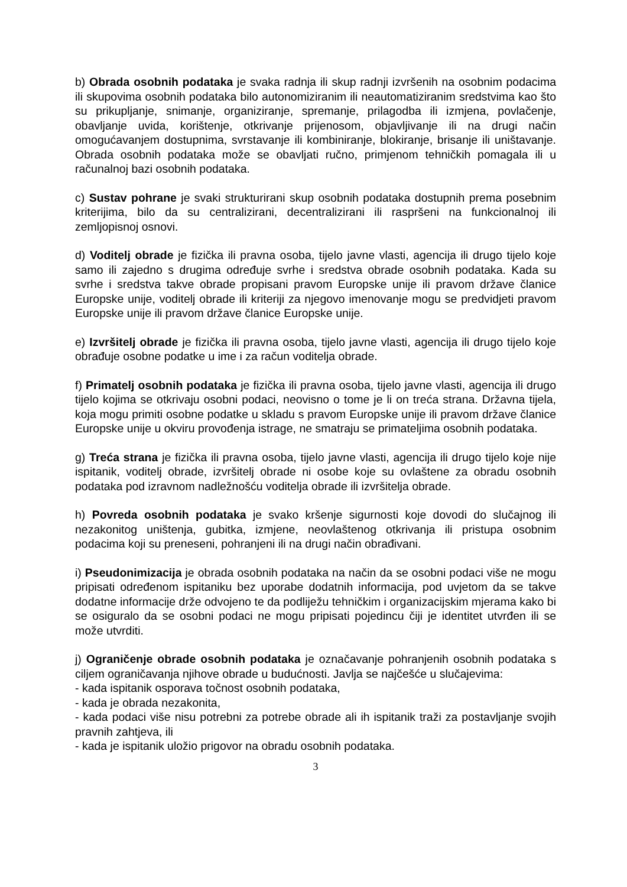b) Obrada osobnih podataka je svaka radnja ili skup radnji izvršenih na osobnim podacima ili skupovima osobnih podataka bilo autonomiziranim ili neautomatiziranim sredstvima kao što su prikupljanje, snimanje, organiziranje, spremanje, prilagodba ili izmjena, povlačenje, obavljanje uvida, korištenje, otkrivanje prijenosom, objavljivanje ili na drugi način omogućavanjem dostupnima, svrstavanje ili kombiniranje, blokiranje, brisanje ili uništavanje. Obrada osobnih podataka može se obavljati ručno, primjenom tehničkih pomagala ili u računalnoj bazi osobnih podataka.
c) Sustav pohrane je svaki strukturirani skup osobnih podataka dostupnih prema posebnim kriterijima, bilo da su centralizirani, decentralizirani ili raspršeni na funkcionalnoj ili zemljopisnoj osnovi.
d) Voditelj obrade je fizička ili pravna osoba, tijelo javne vlasti, agencija ili drugo tijelo koje samo ili zajedno s drugima određuje svrhe i sredstva obrade osobnih podataka. Kada su svrhe i sredstva takve obrade propisani pravom Europske unije ili pravom države članice Europske unije, voditelj obrade ili kriteriji za njegovo imenovanje mogu se predvidjeti pravom Europske unije ili pravom države članice Europske unije.
e) Izvršitelj obrade je fizička ili pravna osoba, tijelo javne vlasti, agencija ili drugo tijelo koje obrađuje osobne podatke u ime i za račun voditelja obrade.
f) Primatelj osobnih podataka je fizička ili pravna osoba, tijelo javne vlasti, agencija ili drugo tijelo kojima se otkrivaju osobni podaci, neovisno o tome je li on treća strana. Državna tijela, koja mogu primiti osobne podatke u skladu s pravom Europske unije ili pravom države članice Europske unije u okviru provođenja istrage, ne smatraju se primateljima osobnih podataka.
g) Treća strana je fizička ili pravna osoba, tijelo javne vlasti, agencija ili drugo tijelo koje nije ispitanik, voditelj obrade, izvršitelj obrade ni osobe koje su ovlaštene za obradu osobnih podataka pod izravnom nadležnošću voditelja obrade ili izvršitelja obrade.
h) Povreda osobnih podataka je svako kršenje sigurnosti koje dovodi do slučajnog ili nezakonitog uništenja, gubitka, izmjene, neovlaštenog otkrivanja ili pristupa osobnim podacima koji su preneseni, pohranjeni ili na drugi način obrađivani.
i) Pseudonimizacija je obrada osobnih podataka na način da se osobni podaci više ne mogu pripisati određenom ispitaniku bez uporabe dodatnih informacija, pod uvjetom da se takve dodatne informacije drže odvojeno te da podliježu tehničkim i organizacijskim mjerama kako bi se osiguralo da se osobni podaci ne mogu pripisati pojedincu čiji je identitet utvrđen ili se može utvrditi.
j) Ograničenje obrade osobnih podataka je označavanje pohranjenih osobnih podataka s ciljem ograničavanja njihove obrade u budućnosti. Javlja se najčešće u slučajevima:
- kada ispitanik osporava točnost osobnih podataka,
- kada je obrada nezakonita,
- kada podaci više nisu potrebni za potrebe obrade ali ih ispitanik traži za postavljanje svojih pravnih zahtjeva, ili
- kada je ispitanik uložio prigovor na obradu osobnih podataka.
3